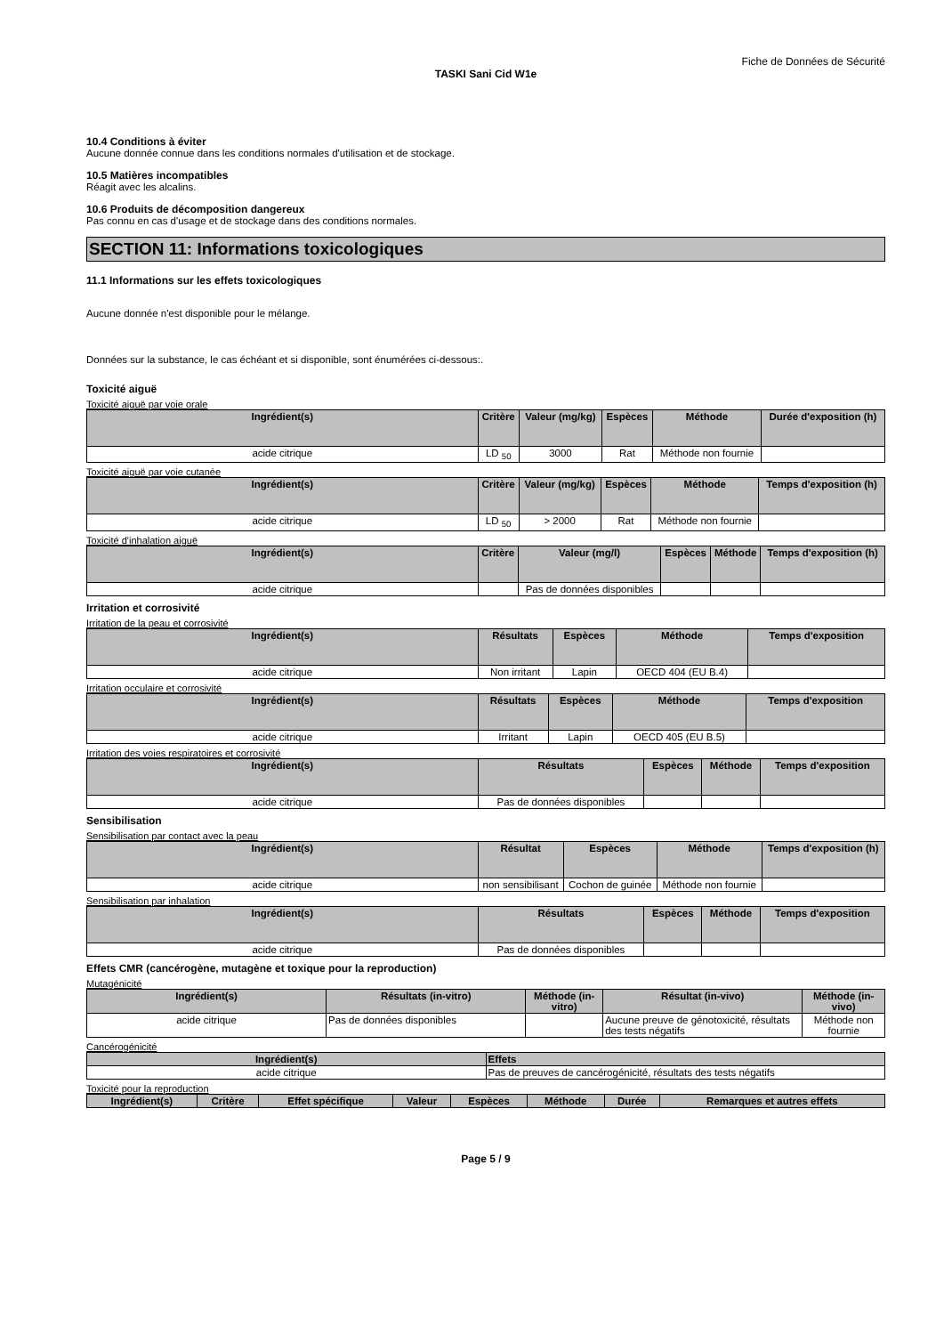Fiche de Données de Sécurité
TASKI Sani Cid W1e
10.4 Conditions à éviter
Aucune donnée connue dans les conditions normales d'utilisation et de stockage.
10.5 Matières incompatibles
Réagit avec les alcalins.
10.6 Produits de décomposition dangereux
Pas connu en cas d'usage et de stockage dans des conditions normales.
SECTION 11: Informations toxicologiques
11.1 Informations sur les effets toxicologiques
Aucune donnée n'est disponible pour le mélange.
Données sur la substance, le cas échéant et si disponible, sont énumérées ci-dessous:.
Toxicité aiguë
Toxicité aiguë par voie orale
| Ingrédient(s) | Critère | Valeur (mg/kg) | Espèces | Méthode | Durée d'exposition (h) |
| --- | --- | --- | --- | --- | --- |
| acide citrique | LD <sub>50</sub> | 3000 | Rat | Méthode non fournie | |
Toxicité aiguë par voie cutanée
| Ingrédient(s) | Critère | Valeur (mg/kg) | Espèces | Méthode | Temps d'exposition (h) |
| --- | --- | --- | --- | --- | --- |
| acide citrique | LD <sub>50</sub> | > 2000 | Rat | Méthode non fournie | |
Toxicité d'inhalation aiguë
| Ingrédient(s) | Critère | Valeur (mg/l) | Espèces | Méthode | Temps d'exposition (h) |
| --- | --- | --- | --- | --- | --- |
| acide citrique | | Pas de données disponibles | | | |
Irritation et corrosivité
Irritation de la peau et corrosivité
| Ingrédient(s) | Résultats | Espèces | Méthode | Temps d'exposition |
| --- | --- | --- | --- | --- |
| acide citrique | Non irritant | Lapin | OECD 404 (EU B.4) | |
Irritation occulaire et corrosivité
| Ingrédient(s) | Résultats | Espèces | Méthode | Temps d'exposition |
| --- | --- | --- | --- | --- |
| acide citrique | Irritant | Lapin | OECD 405 (EU B.5) | |
Irritation des voies respiratoires et corrosivité
| Ingrédient(s) | Résultats | Espèces | Méthode | Temps d'exposition |
| --- | --- | --- | --- | --- |
| acide citrique | Pas de données disponibles | | | |
Sensibilisation
Sensibilisation par contact avec la peau
| Ingrédient(s) | Résultat | Espèces | Méthode | Temps d'exposition (h) |
| --- | --- | --- | --- | --- |
| acide citrique | non sensibilisant | Cochon de guinée | Méthode non fournie | |
Sensibilisation par inhalation
| Ingrédient(s) | Résultats | Espèces | Méthode | Temps d'exposition |
| --- | --- | --- | --- | --- |
| acide citrique | Pas de données disponibles | | | |
Effets CMR (cancérogène, mutagène et toxique pour la reproduction)
Mutagénicité
| Ingrédient(s) | Résultats (in-vitro) | Méthode (in-vitro) | Résultat (in-vivo) | Méthode (in-vivo) |
| --- | --- | --- | --- | --- |
| acide citrique | Pas de données disponibles | | Aucune preuve de génotoxicité, résultats des tests négatifs | Méthode non fournie |
Cancérogénicité
| Ingrédient(s) | Effets |
| --- | --- |
| acide citrique | Pas de preuves de cancérogénicité, résultats des tests négatifs |
Toxicité pour la reproduction
| Ingrédient(s) | Critère | Effet spécifique | Valeur | Espèces | Méthode | Durée | Remarques et autres effets |
| --- | --- | --- | --- | --- | --- | --- | --- |
Page 5 / 9